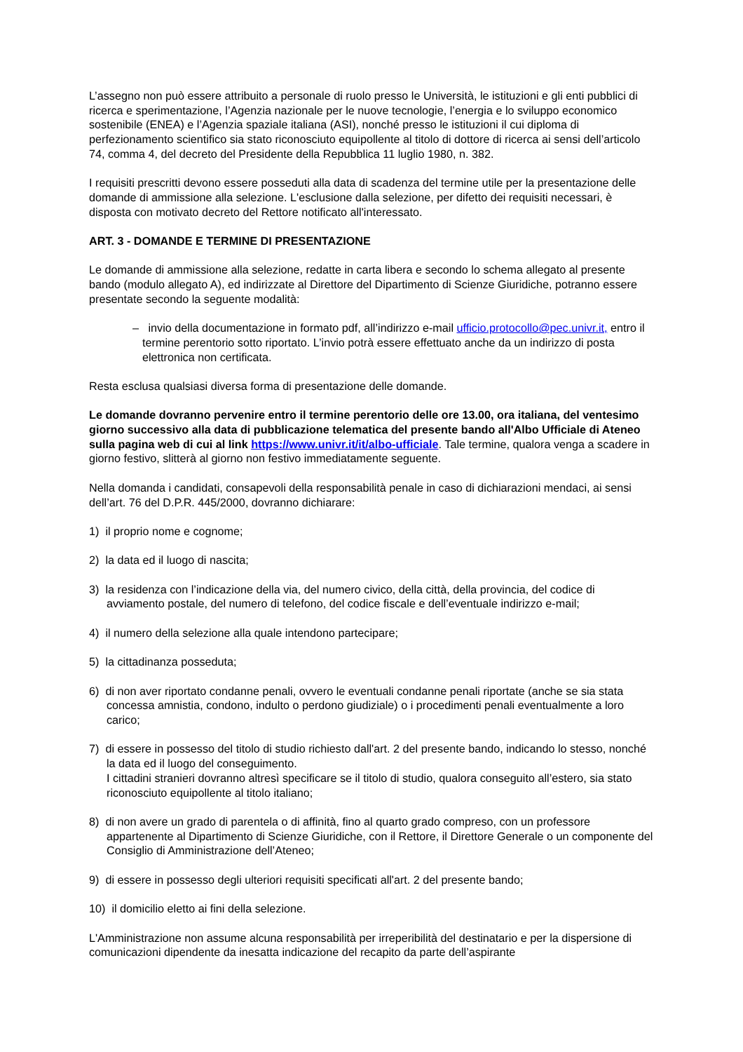L’assegno non può essere attribuito a personale di ruolo presso le Università, le istituzioni e gli enti pubblici di ricerca e sperimentazione, l’Agenzia nazionale per le nuove tecnologie, l’energia e lo sviluppo economico sostenibile (ENEA) e l’Agenzia spaziale italiana (ASI), nonché presso le istituzioni il cui diploma di perfezionamento scientifico sia stato riconosciuto equipollente al titolo di dottore di ricerca ai sensi dell’articolo 74, comma 4, del decreto del Presidente della Repubblica 11 luglio 1980, n. 382.
I requisiti prescritti devono essere posseduti alla data di scadenza del termine utile per la presentazione delle domande di ammissione alla selezione. L'esclusione dalla selezione, per difetto dei requisiti necessari, è disposta con motivato decreto del Rettore notificato all'interessato.
ART. 3 - DOMANDE E TERMINE DI PRESENTAZIONE
Le domande di ammissione alla selezione, redatte in carta libera e secondo lo schema allegato al presente bando (modulo allegato A), ed indirizzate al Direttore del Dipartimento di Scienze Giuridiche, potranno essere presentate secondo la seguente modalità:
– invio della documentazione in formato pdf, all’indirizzo e-mail ufficio.protocollo@pec.univr.it, entro il termine perentorio sotto riportato. L’invio potrà essere effettuato anche da un indirizzo di posta elettronica non certificata.
Resta esclusa qualsiasi diversa forma di presentazione delle domande.
Le domande dovranno pervenire entro il termine perentorio delle ore 13.00, ora italiana, del ventesimo giorno successivo alla data di pubblicazione telematica del presente bando all'Albo Ufficiale di Ateneo sulla pagina web di cui al link https://www.univr.it/it/albo-ufficiale. Tale termine, qualora venga a scadere in giorno festivo, slitterà al giorno non festivo immediatamente seguente.
Nella domanda i candidati, consapevoli della responsabilità penale in caso di dichiarazioni mendaci, ai sensi dell’art. 76 del D.P.R. 445/2000, dovranno dichiarare:
1) il proprio nome e cognome;
2) la data ed il luogo di nascita;
3) la residenza con l’indicazione della via, del numero civico, della città, della provincia, del codice di avviamento postale, del numero di telefono, del codice fiscale e dell’eventuale indirizzo e-mail;
4) il numero della selezione alla quale intendono partecipare;
5) la cittadinanza posseduta;
6) di non aver riportato condanne penali, ovvero le eventuali condanne penali riportate (anche se sia stata concessa amnistia, condono, indulto o perdono giudiziale) o i procedimenti penali eventualmente a loro carico;
7) di essere in possesso del titolo di studio richiesto dall'art. 2 del presente bando, indicando lo stesso, nonché la data ed il luogo del conseguimento.
I cittadini stranieri dovranno altresì specificare se il titolo di studio, qualora conseguito all’estero, sia stato riconosciuto equipollente al titolo italiano;
8) di non avere un grado di parentela o di affinità, fino al quarto grado compreso, con un professore appartenente al Dipartimento di Scienze Giuridiche, con il Rettore, il Direttore Generale o un componente del Consiglio di Amministrazione dell’Ateneo;
9) di essere in possesso degli ulteriori requisiti specificati all'art. 2 del presente bando;
10) il domicilio eletto ai fini della selezione.
L'Amministrazione non assume alcuna responsabilità per irreperibilità del destinatario e per la dispersione di comunicazioni dipendente da inesatta indicazione del recapito da parte dell’aspirante